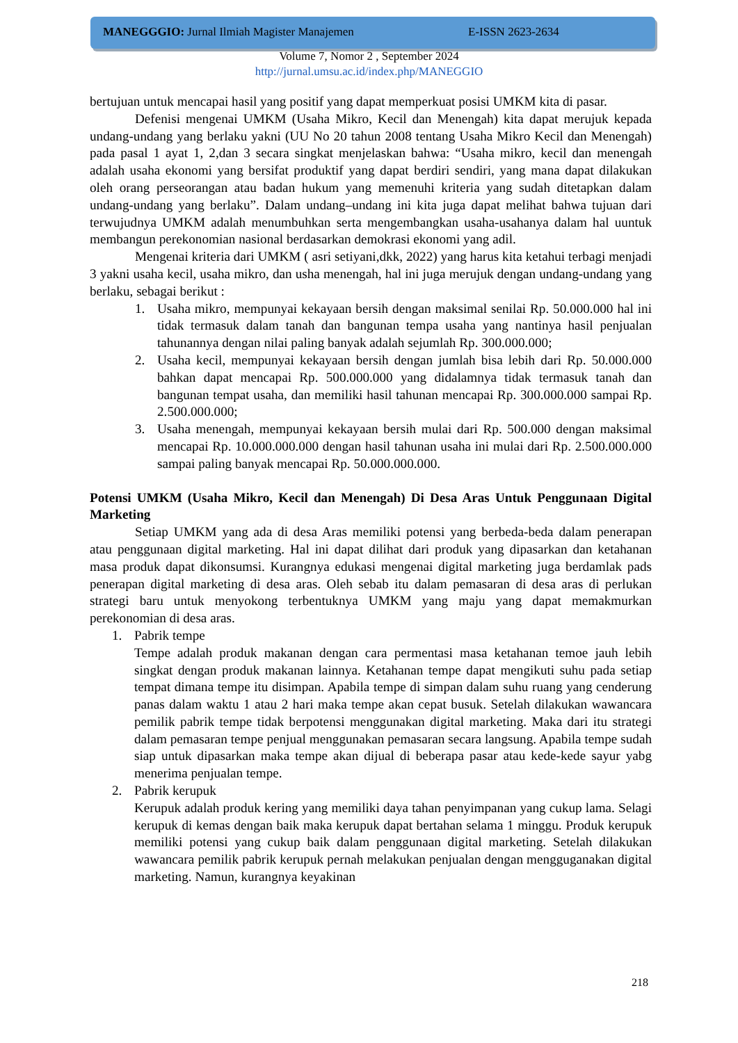MANEGGGIO: Jurnal Ilmiah Magister Manajemen E-ISSN 2623-2634
Volume 7, Nomor 2 , September 2024
http://jurnal.umsu.ac.id/index.php/MANEGGIO
bertujuan untuk mencapai hasil yang positif yang dapat memperkuat posisi UMKM kita di pasar.
Defenisi mengenai UMKM (Usaha Mikro, Kecil dan Menengah) kita dapat merujuk kepada undang-undang yang berlaku yakni (UU No 20 tahun 2008 tentang Usaha Mikro Kecil dan Menengah) pada pasal 1 ayat 1, 2,dan 3 secara singkat menjelaskan bahwa: “Usaha mikro, kecil dan menengah adalah usaha ekonomi yang bersifat produktif yang dapat berdiri sendiri, yang mana dapat dilakukan oleh orang perseorangan atau badan hukum yang memenuhi kriteria yang sudah ditetapkan dalam undang-undang yang berlaku”. Dalam undang–undang ini kita juga dapat melihat bahwa tujuan dari terwujudnya UMKM adalah menumbuhkan serta mengembangkan usaha-usahanya dalam hal uuntuk membangun perekonomian nasional berdasarkan demokrasi ekonomi yang adil.
Mengenai kriteria dari UMKM ( asri setiyani,dkk, 2022) yang harus kita ketahui terbagi menjadi 3 yakni usaha kecil, usaha mikro, dan usha menengah, hal ini juga merujuk dengan undang-undang yang berlaku, sebagai berikut :
1. Usaha mikro, mempunyai kekayaan bersih dengan maksimal senilai Rp. 50.000.000 hal ini tidak termasuk dalam tanah dan bangunan tempa usaha yang nantinya hasil penjualan tahunannya dengan nilai paling banyak adalah sejumlah Rp. 300.000.000;
2. Usaha kecil, mempunyai kekayaan bersih dengan jumlah bisa lebih dari Rp. 50.000.000 bahkan dapat mencapai Rp. 500.000.000 yang didalamnya tidak termasuk tanah dan bangunan tempat usaha, dan memiliki hasil tahunan mencapai Rp. 300.000.000 sampai Rp. 2.500.000.000;
3. Usaha menengah, mempunyai kekayaan bersih mulai dari Rp. 500.000 dengan maksimal mencapai Rp. 10.000.000.000 dengan hasil tahunan usaha ini mulai dari Rp. 2.500.000.000 sampai paling banyak mencapai Rp. 50.000.000.000.
Potensi UMKM (Usaha Mikro, Kecil dan Menengah) Di Desa Aras Untuk Penggunaan Digital Marketing
Setiap UMKM yang ada di desa Aras memiliki potensi yang berbeda-beda dalam penerapan atau penggunaan digital marketing. Hal ini dapat dilihat dari produk yang dipasarkan dan ketahanan masa produk dapat dikonsumsi. Kurangnya edukasi mengenai digital marketing juga berdamlak pads penerapan digital marketing di desa aras. Oleh sebab itu dalam pemasaran di desa aras di perlukan strategi baru untuk menyokong terbentuknya UMKM yang maju yang dapat memakmurkan perekonomian di desa aras.
1. Pabrik tempe
Tempe adalah produk makanan dengan cara permentasi masa ketahanan temoe jauh lebih singkat dengan produk makanan lainnya. Ketahanan tempe dapat mengikuti suhu pada setiap tempat dimana tempe itu disimpan. Apabila tempe di simpan dalam suhu ruang yang cenderung panas dalam waktu 1 atau 2 hari maka tempe akan cepat busuk. Setelah dilakukan wawancara pemilik pabrik tempe tidak berpotensi menggunakan digital marketing. Maka dari itu strategi dalam pemasaran tempe penjual menggunakan pemasaran secara langsung. Apabila tempe sudah siap untuk dipasarkan maka tempe akan dijual di beberapa pasar atau kede-kede sayur yabg menerima penjualan tempe.
2. Pabrik kerupuk
Kerupuk adalah produk kering yang memiliki daya tahan penyimpanan yang cukup lama. Selagi kerupuk di kemas dengan baik maka kerupuk dapat bertahan selama 1 minggu. Produk kerupuk memiliki potensi yang cukup baik dalam penggunaan digital marketing. Setelah dilakukan wawancara pemilik pabrik kerupuk pernah melakukan penjualan dengan mengguganakan digital marketing. Namun, kurangnya keyakinan
218